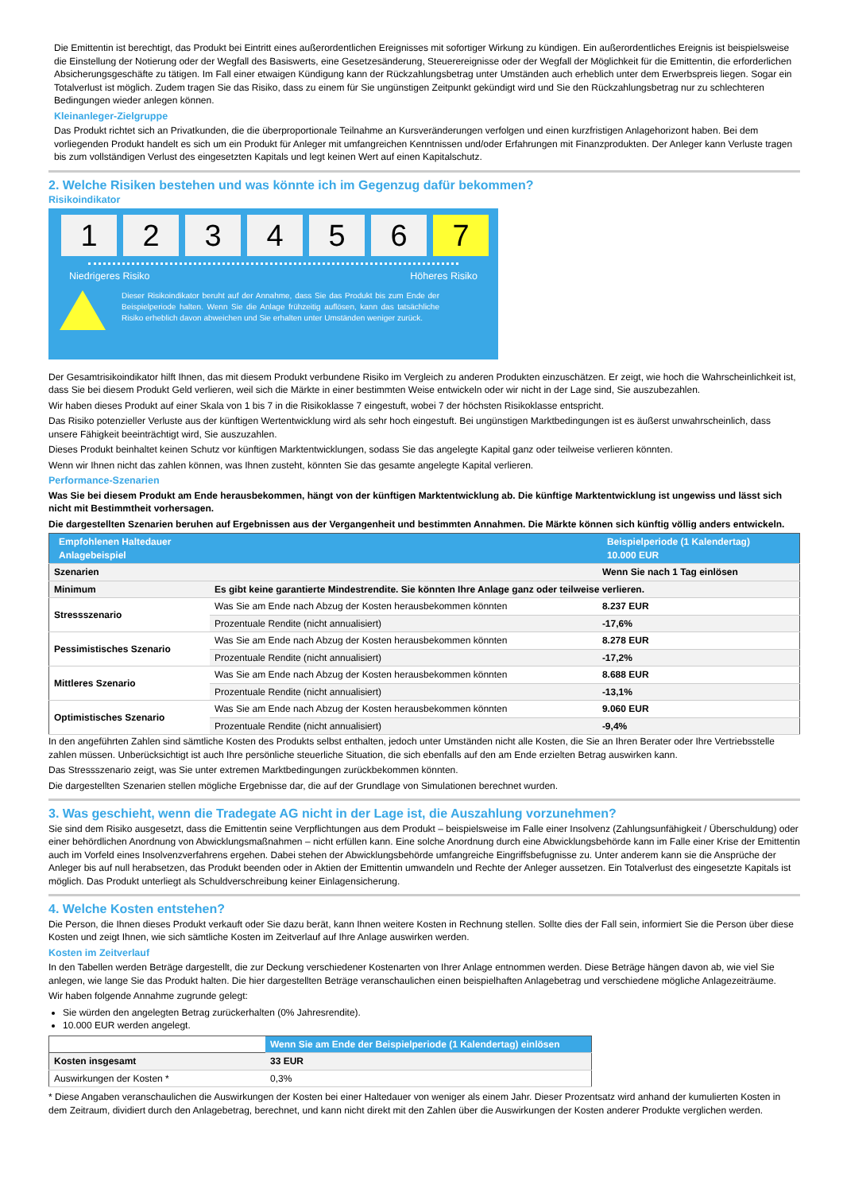Die Emittentin ist berechtigt, das Produkt bei Eintritt eines außerordentlichen Ereignisses mit sofortiger Wirkung zu kündigen. Ein außerordentliches Ereignis ist beispielsweise die Einstellung der Notierung oder der Wegfall des Basiswerts, eine Gesetzesänderung, Steuerereignisse oder der Wegfall der Möglichkeit für die Emittentin, die erforderlichen Absicherungsgeschäfte zu tätigen. Im Fall einer etwaigen Kündigung kann der Rückzahlungsbetrag unter Umständen auch erheblich unter dem Erwerbspreis liegen. Sogar ein Totalverlust ist möglich. Zudem tragen Sie das Risiko, dass zu einem für Sie ungünstigen Zeitpunkt gekündigt wird und Sie den Rückzahlungsbetrag nur zu schlechteren Bedingungen wieder anlegen können.
Kleinanleger-Zielgruppe
Das Produkt richtet sich an Privatkunden, die die überproportionale Teilnahme an Kursveränderungen verfolgen und einen kurzfristigen Anlagehorizont haben. Bei dem vorliegenden Produkt handelt es sich um ein Produkt für Anleger mit umfangreichen Kenntnissen und/oder Erfahrungen mit Finanzprodukten. Der Anleger kann Verluste tragen bis zum vollständigen Verlust des eingesetzten Kapitals und legt keinen Wert auf einen Kapitalschutz.
2. Welche Risiken bestehen und was könnte ich im Gegenzug dafür bekommen?
Risikoindikator
1 2 3 4 5 6 7
Niedrigeres Risiko Höheres Risiko
Dieser Risikoindikator beruht auf der Annahme, dass Sie das Produkt bis zum Ende der Beispielperiode halten. Wenn Sie die Anlage frühzeitig auflösen, kann das tatsächliche Risiko erheblich davon abweichen und Sie erhalten unter Umständen weniger zurück.
Der Gesamtrisikoindikator hilft Ihnen, das mit diesem Produkt verbundene Risiko im Vergleich zu anderen Produkten einzuschätzen. Er zeigt, wie hoch die Wahrscheinlichkeit ist, dass Sie bei diesem Produkt Geld verlieren, weil sich die Märkte in einer bestimmten Weise entwickeln oder wir nicht in der Lage sind, Sie auszubezahlen.
Wir haben dieses Produkt auf einer Skala von 1 bis 7 in die Risikoklasse 7 eingestuft, wobei 7 der höchsten Risikoklasse entspricht.
Das Risiko potenzieller Verluste aus der künftigen Wertentwicklung wird als sehr hoch eingestuft. Bei ungünstigen Marktbedingungen ist es äußerst unwahrscheinlich, dass unsere Fähigkeit beeinträchtigt wird, Sie auszuzahlen.
Dieses Produkt beinhaltet keinen Schutz vor künftigen Marktentwicklungen, sodass Sie das angelegte Kapital ganz oder teilweise verlieren könnten.
Wenn wir Ihnen nicht das zahlen können, was Ihnen zusteht, könnten Sie das gesamte angelegte Kapital verlieren.
Performance-Szenarien
Was Sie bei diesem Produkt am Ende herausbekommen, hängt von der künftigen Marktentwicklung ab. Die künftige Marktentwicklung ist ungewiss und lässt sich nicht mit Bestimmtheit vorhersagen.
Die dargestellten Szenarien beruhen auf Ergebnissen aus der Vergangenheit und bestimmten Annahmen. Die Märkte können sich künftig völlig anders entwickeln.
| Empfohlenen Haltedauer Anlagebeispiel | | Beispielperiode (1 Kalendertag) 10.000 EUR |
| --- | --- | --- |
| Szenarien | | Wenn Sie nach 1 Tag einlösen |
| Minimum | Es gibt keine garantierte Mindestrendite. Sie könnten Ihre Anlage ganz oder teilweise verlieren. | |
| Stressszenario | Was Sie am Ende nach Abzug der Kosten herausbekommen könnten | 8.237 EUR |
| | Prozentuale Rendite (nicht annualisiert) | -17,6% |
| Pessimistisches Szenario | Was Sie am Ende nach Abzug der Kosten herausbekommen könnten | 8.278 EUR |
| | Prozentuale Rendite (nicht annualisiert) | -17,2% |
| Mittleres Szenario | Was Sie am Ende nach Abzug der Kosten herausbekommen könnten | 8.688 EUR |
| | Prozentuale Rendite (nicht annualisiert) | -13,1% |
| Optimistisches Szenario | Was Sie am Ende nach Abzug der Kosten herausbekommen könnten | 9.060 EUR |
| | Prozentuale Rendite (nicht annualisiert) | -9,4% |
In den angeführten Zahlen sind sämtliche Kosten des Produkts selbst enthalten, jedoch unter Umständen nicht alle Kosten, die Sie an Ihren Berater oder Ihre Vertriebsstelle zahlen müssen. Unberücksichtigt ist auch Ihre persönliche steuerliche Situation, die sich ebenfalls auf den am Ende erzielten Betrag auswirken kann.
Das Stressszenario zeigt, was Sie unter extremen Marktbedingungen zurückbekommen könnten.
Die dargestellten Szenarien stellen mögliche Ergebnisse dar, die auf der Grundlage von Simulationen berechnet wurden.
3. Was geschieht, wenn die Tradegate AG nicht in der Lage ist, die Auszahlung vorzunehmen?
Sie sind dem Risiko ausgesetzt, dass die Emittentin seine Verpflichtungen aus dem Produkt – beispielsweise im Falle einer Insolvenz (Zahlungsunfähigkeit / Überschuldung) oder einer behördlichen Anordnung von Abwicklungsmaßnahmen – nicht erfüllen kann. Eine solche Anordnung durch eine Abwicklungsbehörde kann im Falle einer Krise der Emittentin auch im Vorfeld eines Insolvenzverfahrens ergehen. Dabei stehen der Abwicklungsbehörde umfangreiche Eingriffsbefugnisse zu. Unter anderem kann sie die Ansprüche der Anleger bis auf null herabsetzen, das Produkt beenden oder in Aktien der Emittentin umwandeln und Rechte der Anleger aussetzen. Ein Totalverlust des eingesetzte Kapitals ist möglich. Das Produkt unterliegt als Schuldverschreibung keiner Einlagensicherung.
4. Welche Kosten entstehen?
Die Person, die Ihnen dieses Produkt verkauft oder Sie dazu berät, kann Ihnen weitere Kosten in Rechnung stellen. Sollte dies der Fall sein, informiert Sie die Person über diese Kosten und zeigt Ihnen, wie sich sämtliche Kosten im Zeitverlauf auf Ihre Anlage auswirken werden.
Kosten im Zeitverlauf
In den Tabellen werden Beträge dargestellt, die zur Deckung verschiedener Kostenarten von Ihrer Anlage entnommen werden. Diese Beträge hängen davon ab, wie viel Sie anlegen, wie lange Sie das Produkt halten. Die hier dargestellten Beträge veranschaulichen einen beispielhaften Anlagebetrag und verschiedene mögliche Anlagezeiträume.
Wir haben folgende Annahme zugrunde gelegt:
Sie würden den angelegten Betrag zurückerhalten (0% Jahresrendite).
10.000 EUR werden angelegt.
| | Wenn Sie am Ende der Beispielperiode (1 Kalendertag) einlösen |
| --- | --- |
| Kosten insgesamt | 33 EUR |
| Auswirkungen der Kosten * | 0,3% |
* Diese Angaben veranschaulichen die Auswirkungen der Kosten bei einer Haltedauer von weniger als einem Jahr. Dieser Prozentsatz wird anhand der kumulierten Kosten in dem Zeitraum, dividiert durch den Anlagebetrag, berechnet, und kann nicht direkt mit den Zahlen über die Auswirkungen der Kosten anderer Produkte verglichen werden.